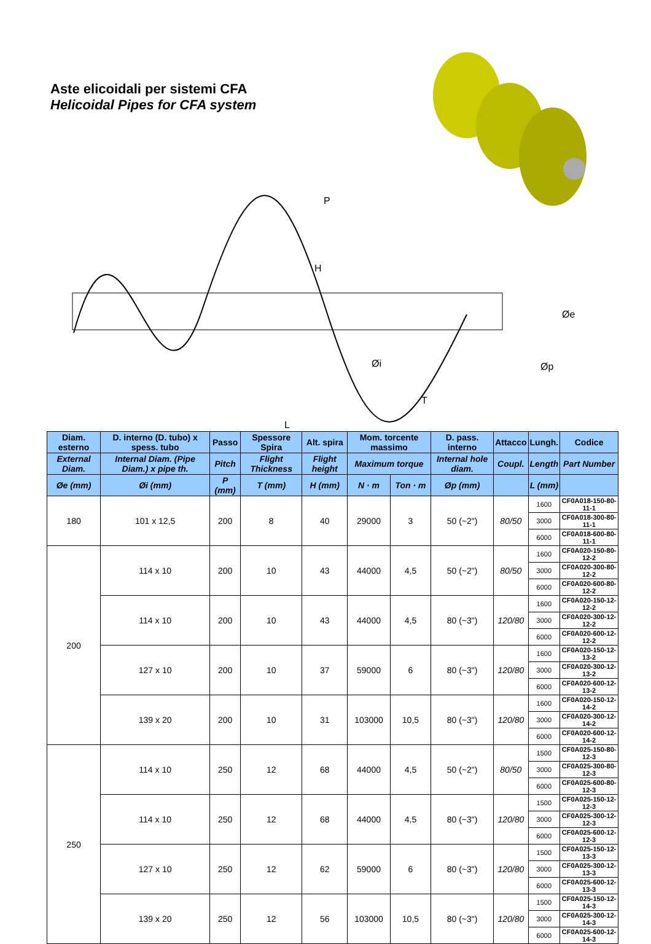Aste elicoidali per sistemi CFA
Helicoidal Pipes for CFA system
P
H
T
L
Øe
Øp
Øi
| Diam. esterno | D. interno (D. tubo) x spess. tubo | Passo | Spessore Spira | Alt. spira | Mom. torcente massimo | | D. pass. interno | Attacco | Lungh. | Codice |
| --- | --- | --- | --- | --- | --- | --- | --- | --- | --- | --- |
| External Diam. | Internal Diam. (Pipe Diam.) x pipe th. | Pitch | Flight Thickness | Flight height | Maximum torque | | Internal hole diam. | Coupl. | Length | Part Number |
| Øe (mm) | Øi (mm) | P (mm) | T (mm) | H (mm) | N · m | Ton · m | Øp (mm) | | L (mm) | |
| 180 | 101 x 12,5 | 200 | 8 | 40 | 29000 | 3 | 50 (~2") | 80/50 | 1600 | CF0A018-150-80-11-1 |
| | | | | | | | | | 3000 | CF0A018-300-80-11-1 |
| | | | | | | | | | 6000 | CF0A018-600-80-11-1 |
| 200 | 114 x 10 | 200 | 10 | 43 | 44000 | 4,5 | 50 (~2") | 80/50 | 1600 | CF0A020-150-80-12-2 |
| | | | | | | | | | 3000 | CF0A020-300-80-12-2 |
| | | | | | | | | | 6000 | CF0A020-600-80-12-2 |
| | 114 x 10 | 200 | 10 | 43 | 44000 | 4,5 | 80 (~3") | 120/80 | 1600 | CF0A020-150-12-12-2 |
| | | | | | | | | | 3000 | CF0A020-300-12-12-2 |
| | | | | | | | | | 6000 | CF0A020-600-12-12-2 |
| | 127 x 10 | 200 | 10 | 37 | 59000 | 6 | 80 (~3") | 120/80 | 1600 | CF0A020-150-12-13-2 |
| | | | | | | | | | 3000 | CF0A020-300-12-13-2 |
| | | | | | | | | | 6000 | CF0A020-600-12-13-2 |
| | 139 x 20 | 200 | 10 | 31 | 103000 | 10,5 | 80 (~3") | 120/80 | 1600 | CF0A020-150-12-14-2 |
| | | | | | | | | | 3000 | CF0A020-300-12-14-2 |
| | | | | | | | | | 6000 | CF0A020-600-12-14-2 |
| 250 | 114 x 10 | 250 | 12 | 68 | 44000 | 4,5 | 50 (~2") | 80/50 | 1500 | CF0A025-150-80-12-3 |
| | | | | | | | | | 3000 | CF0A025-300-80-12-3 |
| | | | | | | | | | 6000 | CF0A025-600-80-12-3 |
| | 114 x 10 | 250 | 12 | 68 | 44000 | 4,5 | 80 (~3") | 120/80 | 1500 | CF0A025-150-12-12-3 |
| | | | | | | | | | 3000 | CF0A025-300-12-12-3 |
| | | | | | | | | | 6000 | CF0A025-600-12-12-3 |
| | 127 x 10 | 250 | 12 | 62 | 59000 | 6 | 80 (~3") | 120/80 | 1500 | CF0A025-150-12-13-3 |
| | | | | | | | | | 3000 | CF0A025-300-12-13-3 |
| | | | | | | | | | 6000 | CF0A025-600-12-13-3 |
| | 139 x 20 | 250 | 12 | 56 | 103000 | 10,5 | 80 (~3") | 120/80 | 1500 | CF0A025-150-12-14-3 |
| | | | | | | | | | 3000 | CF0A025-300-12-14-3 |
| | | | | | | | | | 6000 | CF0A025-600-12-14-3 |